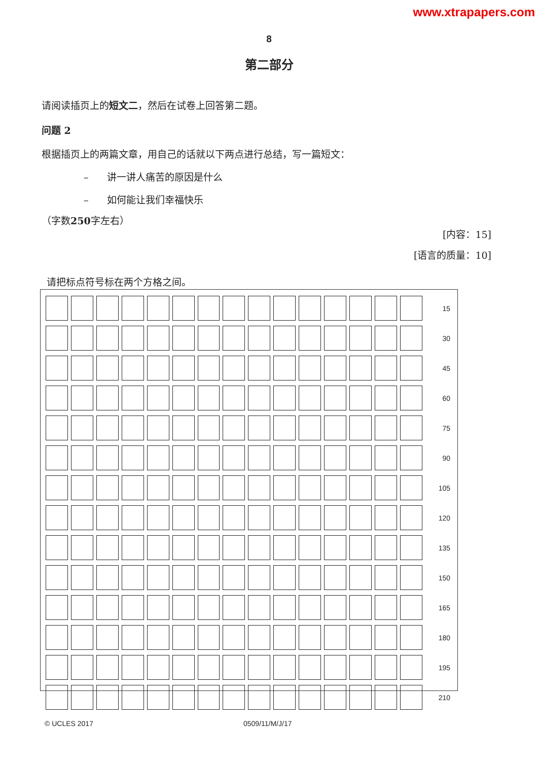www.xtrapapers.com
8
第二部分
请阅读插页上的短文二，然后在试卷上回答第二题。
问题 2
根据插页上的两篇文章，用自己的话就以下两点进行总结，写一篇短文：
– 讲一讲人痛苦的原因是什么
– 如何能让我们幸福快乐
（字数250字左右）
[内容：15]
[语言的质量：10]
请把标点符号标在两个方格之间。
| | | | | | | | | | | | | | | | 15 |
| | | | | | | | | | | | | | | | 30 |
| | | | | | | | | | | | | | | | 45 |
| | | | | | | | | | | | | | | | 60 |
| | | | | | | | | | | | | | | | 75 |
| | | | | | | | | | | | | | | | 90 |
| | | | | | | | | | | | | | | | 105 |
| | | | | | | | | | | | | | | | 120 |
| | | | | | | | | | | | | | | | 135 |
| | | | | | | | | | | | | | | | 150 |
| | | | | | | | | | | | | | | | 165 |
| | | | | | | | | | | | | | | | 180 |
| | | | | | | | | | | | | | | | 195 |
| | | | | | | | | | | | | | | | 210 |
© UCLES 2017 0509/11/M/J/17